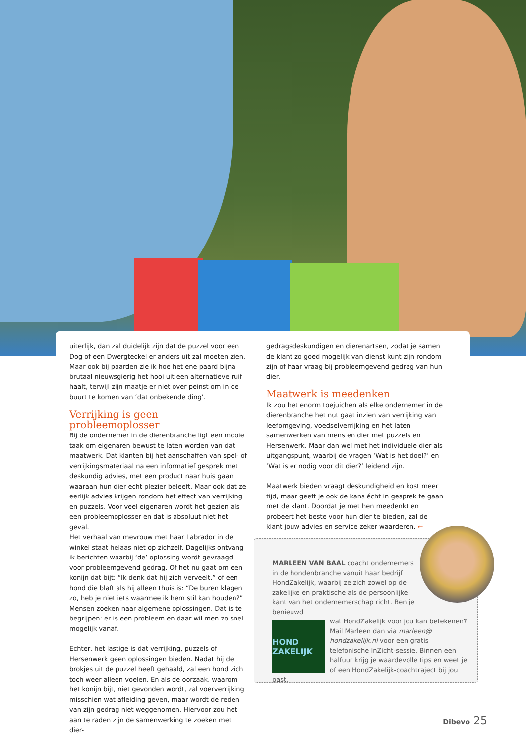uiterlijk, dan zal duidelijk zijn dat de puzzel voor een Dog of een Dwergteckel er anders uit zal moeten zien. Maar ook bij paarden zie ik hoe het ene paard bijna brutaal nieuwsgierig het hooi uit een alternatieve ruif haalt, terwijl zijn maatje er niet over peinst om in de buurt te komen van ‘dat onbekende ding’.
Verrijking is geen probleemoplosser
Bij de ondernemer in de dierenbranche ligt een mooie taak om eigenaren bewust te laten worden van dat maatwerk. Dat klanten bij het aanschaffen van spel- of verrijkingsmateriaal na een informatief gesprek met deskundig advies, met een product naar huis gaan waaraan hun dier echt plezier beleeft. Maar ook dat ze eerlijk advies krijgen rondom het effect van verrijking en puzzels. Voor veel eigenaren wordt het gezien als een probleemoplosser en dat is absoluut niet het geval.
Het verhaal van mevrouw met haar Labrador in de winkel staat helaas niet op zichzelf. Dagelijks ontvang ik berichten waarbij ‘de’ oplossing wordt gevraagd voor probleemgevend gedrag. Of het nu gaat om een konijn dat bijt: “Ik denk dat hij zich verveelt.” of een hond die blaft als hij alleen thuis is: “De buren klagen zo, heb je niet iets waarmee ik hem stil kan houden?” Mensen zoeken naar algemene oplossingen. Dat is te begrijpen: er is een probleem en daar wil men zo snel mogelijk vanaf.
Echter, het lastige is dat verrijking, puzzels of Hersenwerk geen oplossingen bieden. Nadat hij de brokjes uit de puzzel heeft gehaald, zal een hond zich toch weer alleen voelen. En als de oorzaak, waarom het konijn bijt, niet gevonden wordt, zal voerverrijking misschien wat afleiding geven, maar wordt de reden van zijn gedrag niet weggenomen. Hiervoor zou het aan te raden zijn de samenwerking te zoeken met dier-
gedragsdeskundigen en dierenartsen, zodat je samen de klant zo goed mogelijk van dienst kunt zijn rondom zijn of haar vraag bij probleemgevend gedrag van hun dier.
Maatwerk is meedenken
Ik zou het enorm toejuichen als elke ondernemer in de dierenbranche het nut gaat inzien van verrijking van leefomgeving, voedselverrijking en het laten samenwerken van mens en dier met puzzels en Hersenwerk. Maar dan wel met het individuele dier als uitgangspunt, waarbij de vragen ‘Wat is het doel?’ en ‘Wat is er nodig voor dit dier?’ leidend zijn.
Maatwerk bieden vraagt deskundigheid en kost meer tijd, maar geeft je ook de kans écht in gesprek te gaan met de klant. Doordat je met hen meedenkt en probeert het beste voor hun dier te bieden, zal de klant jouw advies en service zeker waarderen. ←
MARLEEN VAN BAAL coacht ondernemers in de hondenbranche vanuit haar bedrijf HondZakelijk, waarbij ze zich zowel op de zakelijke en praktische als de persoonlijke kant van het ondernemerschap richt. Ben je benieuwd
HOND ZAKELIJK
wat HondZakelijk voor jou kan betekenen? Mail Marleen dan via marleen@ hondzakelijk.nl voor een gratis telefonische InZicht-sessie. Binnen een halfuur krijg je waardevolle tips en weet je of een HondZakelijk-coachtraject bij jou past.
Dibevo 25